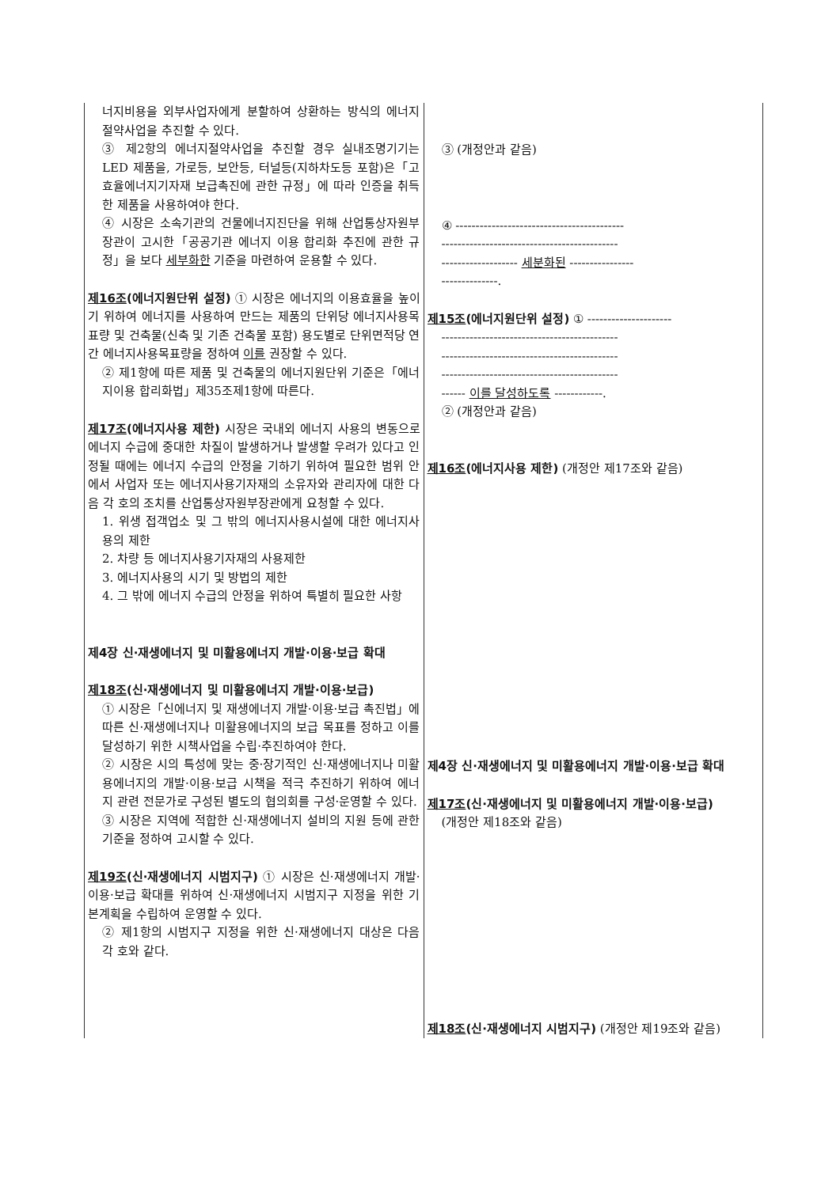| 너지비용을 외부사업자에게 분할하여 상환하는 방식의 에너지절약사업을 추진할 수 있다. ③ 제2항의 에너지절약사업을 추진할 경우 실내조명기기는 LED 제품을, 가로등, 보안등, 터널등(지하차도등 포함)은「고효율에너지기자재 보급촉진에 관한 규정」에 따라 인증을 취득한 제품을 사용하여야 한다. ④ 시장은 소속기관의 건물에너지진단을 위해 산업통상자원부장관이 고시한「공공기관 에너지 이용 합리화 추진에 관한 규정」을 보다 세부화한 기준을 마련하여 운용할 수 있다. 제16조 (에너지원단위 설정) ① 시장은 에너지의 이용효율을 높이기 위하여 에너지를 사용하여 만드는 제품의 단위당 에너지사용목표량 및 건축물(신축 및 기존 건축물 포함) 용도별로 단위면적당 연간 에너지사용목표량을 정하여 이를 권장할 수 있다. ② 제1항에 따른 제품 및 건축물의 에너지원단위 기준은「에너지이용 합리화법」제35조제1항에 따른다. 제17조 (에너지사용 제한) 시장은 국내외 에너지 사용의 변동으로 에너지 수급에 중대한 차질이 발생하거나 발생할 우려가 있다고 인정될 때에는 에너지 수급의 안정을 기하기 위하여 필요한 범위 안에서 사업자 또는 에너지사용기자재의 소유자와 관리자에 대한 다음 각 호의 조치를 산업통상자원부장관에게 요청할 수 있다. 1. 위생 접객업소 및 그 밖의 에너지사용시설에 대한 에너지사용의 제한 2. 차량 등 에너지사용기자재의 사용제한 3. 에너지사용의 시기 및 방법의 제한 4. 그 밖에 에너지 수급의 안정을 위하여 특별히 필요한 사항 제4장 신·재생에너지 및 미활용에너지 개발·이용·보급 확대 제18조 (신·재생에너지 및 미활용에너지 개발·이용·보급) ① 시장은「신에너지 및 재생에너지 개발·이용·보급 촉진법」에 따른 신·재생에너지나 미활용에너지의 보급 목표를 정하고 이를 달성하기 위한 시책사업을 수립·추진하여야 한다. ② 시장은 시의 특성에 맞는 중·장기적인 신·재생에너지나 미활용에너지의 개발·이용·보급 시책을 적극 추진하기 위하여 에너지 관련 전문가로 구성된 별도의 협의회를 구성·운영할 수 있다. ③ 시장은 지역에 적합한 신·재생에너지 설비의 지원 등에 관한 기준을 정하여 고시할 수 있다. 제19조 (신·재생에너지 시범지구) ① 시장은 신·재생에너지 개발·이용·보급 확대를 위하여 신·재생에너지 시범지구 지정을 위한 기본계획을 수립하여 운영할 수 있다. ② 제1항의 시범지구 지정을 위한 신·재생에너지 대상은 다음 각 호와 같다. | ③ (개정안과 같음) ④ ------------------------------------------ -------------------------------------------- ------------------- 세분화된 ---------------- --------------. 제15조 (에너지원단위 설정) ① --------------------- -------------------------------------------- -------------------------------------------- -------------------------------------------- ------ 이를 달성하도록 ------------. ② (개정안과 같음) 제16조 (에너지사용 제한) (개정안 제17조와 같음) 제4장 신·재생에너지 및 미활용에너지 개발·이용·보급 확대 제17조 (신·재생에너지 및 미활용에너지 개발·이용·보급) (개정안 제18조와 같음) 제18조 (신·재생에너지 시범지구) (개정안 제19조와 같음) |